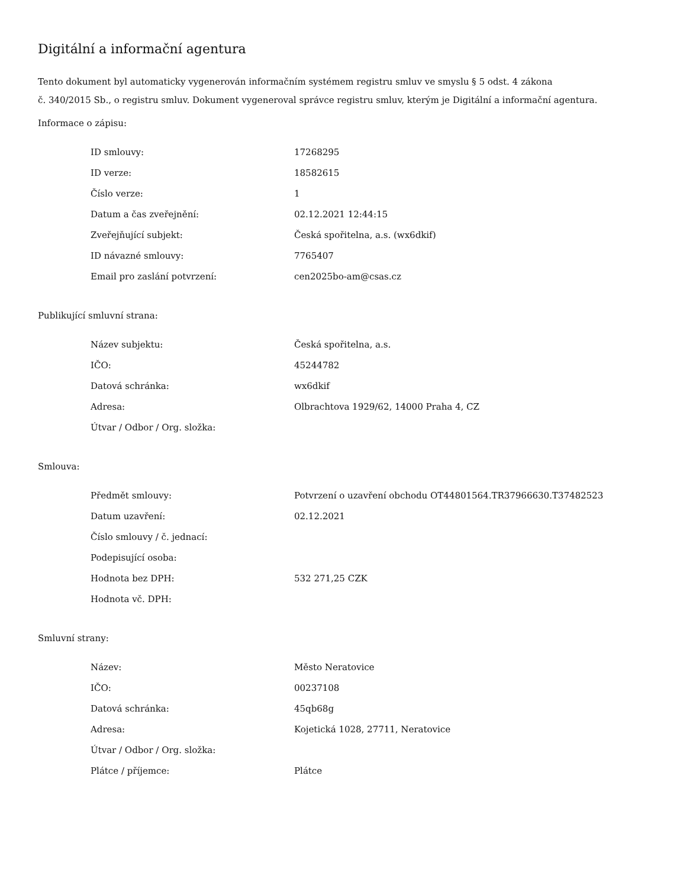Digitální a informační agentura
Tento dokument byl automaticky vygenerován informačním systémem registru smluv ve smyslu § 5 odst. 4 zákona
č. 340/2015 Sb., o registru smluv. Dokument vygeneroval správce registru smluv, kterým je Digitální a informační agentura.
Informace o zápisu:
| ID smlouvy: | 17268295 |
| ID verze: | 18582615 |
| Číslo verze: | 1 |
| Datum a čas zveřejnění: | 02.12.2021 12:44:15 |
| Zveřejňující subjekt: | Česká spořitelna, a.s. (wx6dkif) |
| ID návazné smlouvy: | 7765407 |
| Email pro zaslání potvrzení: | cen2025bo-am@csas.cz |
Publikující smluvní strana:
| Název subjektu: | Česká spořitelna, a.s. |
| IČO: | 45244782 |
| Datová schránka: | wx6dkif |
| Adresa: | Olbrachtova 1929/62, 14000 Praha 4, CZ |
| Útvar / Odbor / Org. složka: | |
Smlouva:
| Předmět smlouvy: | Potvrzení o uzavření obchodu OT44801564.TR37966630.T37482523 |
| Datum uzavření: | 02.12.2021 |
| Číslo smlouvy / č. jednací: | |
| Podepisující osoba: | |
| Hodnota bez DPH: | 532 271,25 CZK |
| Hodnota vč. DPH: | |
Smluvní strany:
| Název: | Město Neratovice |
| IČO: | 00237108 |
| Datová schránka: | 45qb68g |
| Adresa: | Kojetická 1028, 27711, Neratovice |
| Útvar / Odbor / Org. složka: | |
| Plátce / příjemce: | Plátce |